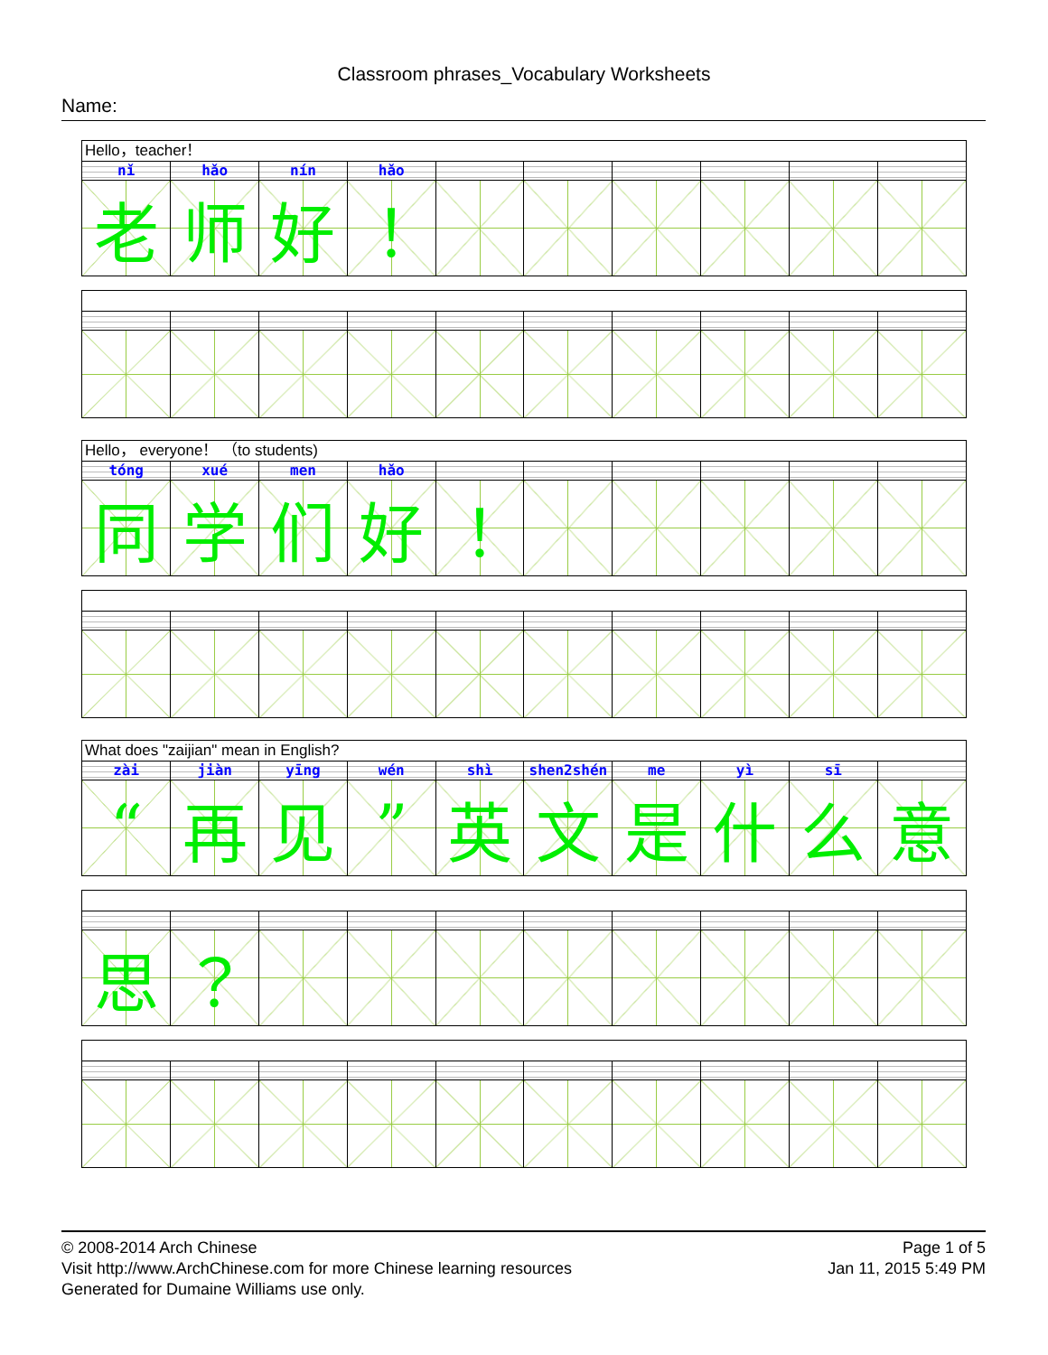Classroom phrases_Vocabulary Worksheets
Name:
Hello，teacher！
| nǐ | hǎo | nín | hǎo | | | | | | |
| 老 | 师 | 好 | ！ | | | | | | |
Hello， everyone！ （to students)
| tóng | xué | men | hǎo | | | | | | |
| 同 | 学 | 们 | 好 | ！ | | | | | |
What does "zaijian" mean in English?
| zài | jiàn | yīng | wén | shì | shen2shén | me | yì | sī | |
| “ | 再 | 见 | ” | 英 | 文 | 是 | 什 | 么 | 意 |
| 思 | ？ | | | | | | | | |
© 2008-2014 Arch Chinese
Visit http://www.ArchChinese.com for more Chinese learning resources
Generated for Dumaine Williams use only.
Page 1 of 5
Jan 11, 2015 5:49 PM